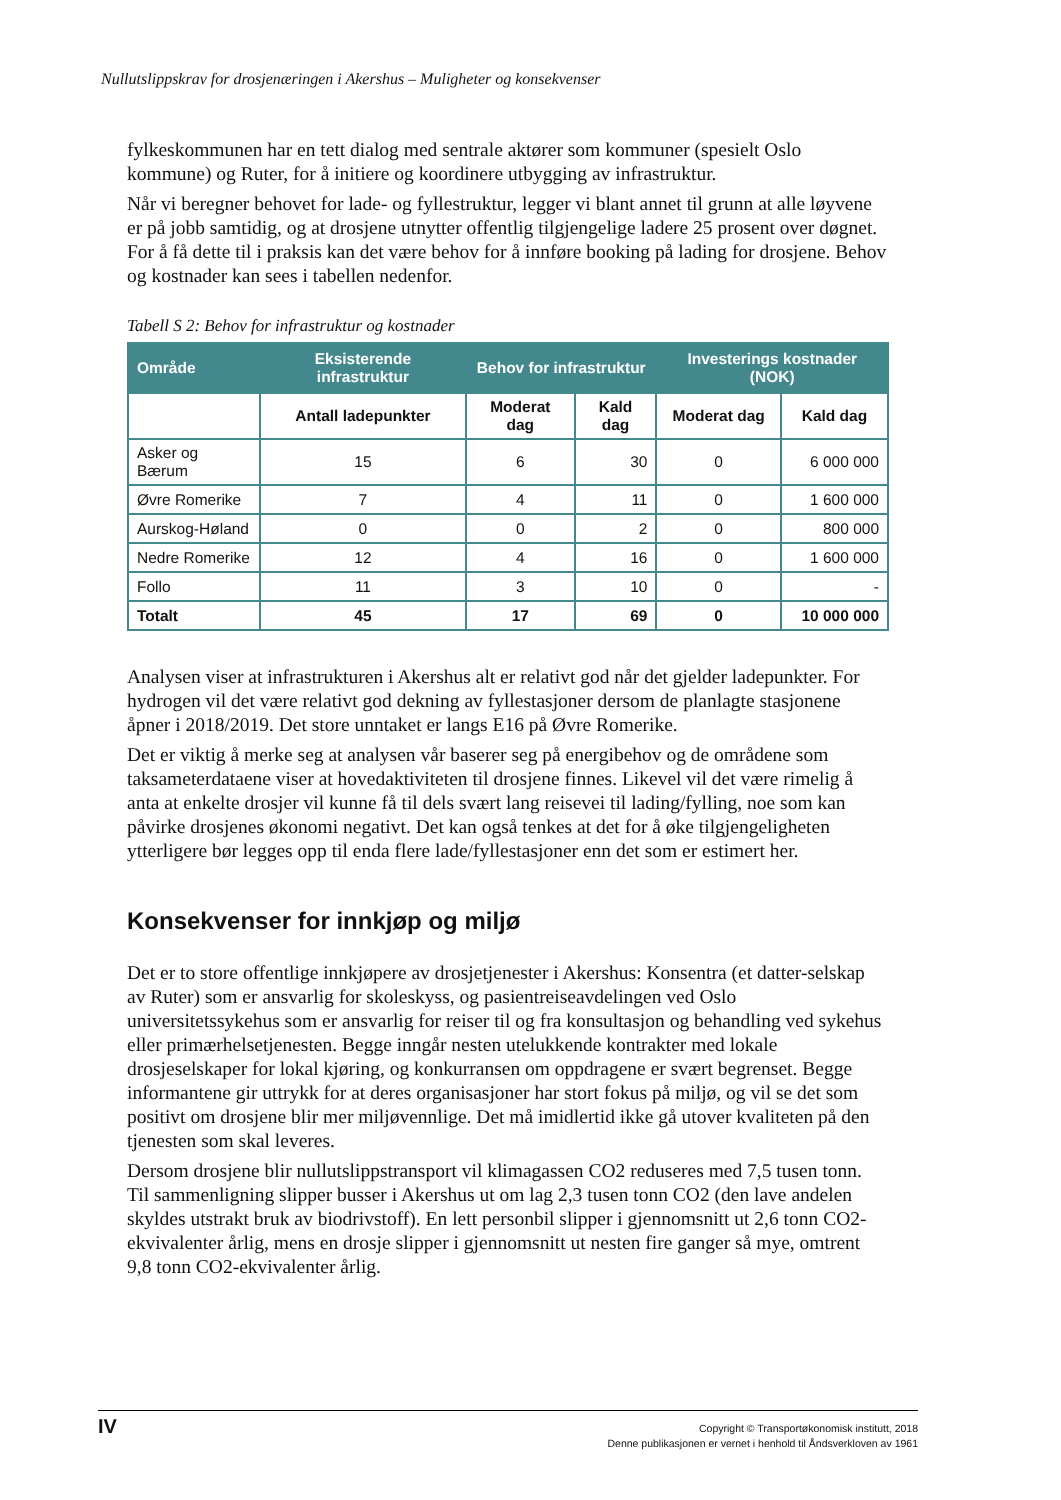Nullutslippskrav for drosjenæringen i Akershus – Muligheter og konsekvenser
fylkeskommunen har en tett dialog med sentrale aktører som kommuner (spesielt Oslo kommune) og Ruter, for å initiere og koordinere utbygging av infrastruktur.
Når vi beregner behovet for lade- og fyllestruktur, legger vi blant annet til grunn at alle løyvene er på jobb samtidig, og at drosjene utnytter offentlig tilgjengelige ladere 25 prosent over døgnet. For å få dette til i praksis kan det være behov for å innføre booking på lading for drosjene. Behov og kostnader kan sees i tabellen nedenfor.
Tabell S 2: Behov for infrastruktur og kostnader
| Område | Eksisterende infrastruktur | Behov for infrastruktur | | Investerings kostnader (NOK) | |
| --- | --- | --- | --- | --- | --- |
| | Antall ladepunkter | Moderat dag | Kald dag | Moderat dag | Kald dag |
| Asker og Bærum | 15 | 6 | 30 | 0 | 6 000 000 |
| Øvre Romerike | 7 | 4 | 11 | 0 | 1 600 000 |
| Aurskog-Høland | 0 | 0 | 2 | 0 | 800 000 |
| Nedre Romerike | 12 | 4 | 16 | 0 | 1 600 000 |
| Follo | 11 | 3 | 10 | 0 | - |
| Totalt | 45 | 17 | 69 | 0 | 10 000 000 |
Analysen viser at infrastrukturen i Akershus alt er relativt god når det gjelder ladepunkter. For hydrogen vil det være relativt god dekning av fyllestasjoner dersom de planlagte stasjonene åpner i 2018/2019. Det store unntaket er langs E16 på Øvre Romerike.
Det er viktig å merke seg at analysen vår baserer seg på energibehov og de områdene som taksameterdataene viser at hovedaktiviteten til drosjene finnes. Likevel vil det være rimelig å anta at enkelte drosjer vil kunne få til dels svært lang reisevei til lading/fylling, noe som kan påvirke drosjenes økonomi negativt. Det kan også tenkes at det for å øke tilgjengeligheten ytterligere bør legges opp til enda flere lade/fyllestasjoner enn det som er estimert her.
Konsekvenser for innkjøp og miljø
Det er to store offentlige innkjøpere av drosjetjenester i Akershus: Konsentra (et datter-selskap av Ruter) som er ansvarlig for skoleskyss, og pasientreiseavdelingen ved Oslo universitetssykehus som er ansvarlig for reiser til og fra konsultasjon og behandling ved sykehus eller primærhelsetjenesten. Begge inngår nesten utelukkende kontrakter med lokale drosjeselskaper for lokal kjøring, og konkurransen om oppdragene er svært begrenset. Begge informantene gir uttrykk for at deres organisasjoner har stort fokus på miljø, og vil se det som positivt om drosjene blir mer miljøvennlige. Det må imidlertid ikke gå utover kvaliteten på den tjenesten som skal leveres.
Dersom drosjene blir nullutslippstransport vil klimagassen CO2 reduseres med 7,5 tusen tonn. Til sammenligning slipper busser i Akershus ut om lag 2,3 tusen tonn CO2 (den lave andelen skyldes utstrakt bruk av biodrivstoff). En lett personbil slipper i gjennomsnitt ut 2,6 tonn CO2-ekvivalenter årlig, mens en drosje slipper i gjennomsnitt ut nesten fire ganger så mye, omtrent 9,8 tonn CO2-ekvivalenter årlig.
IV
Copyright © Transportøkonomisk institutt, 2018
Denne publikasjonen er vernet i henhold til Åndsverkloven av 1961